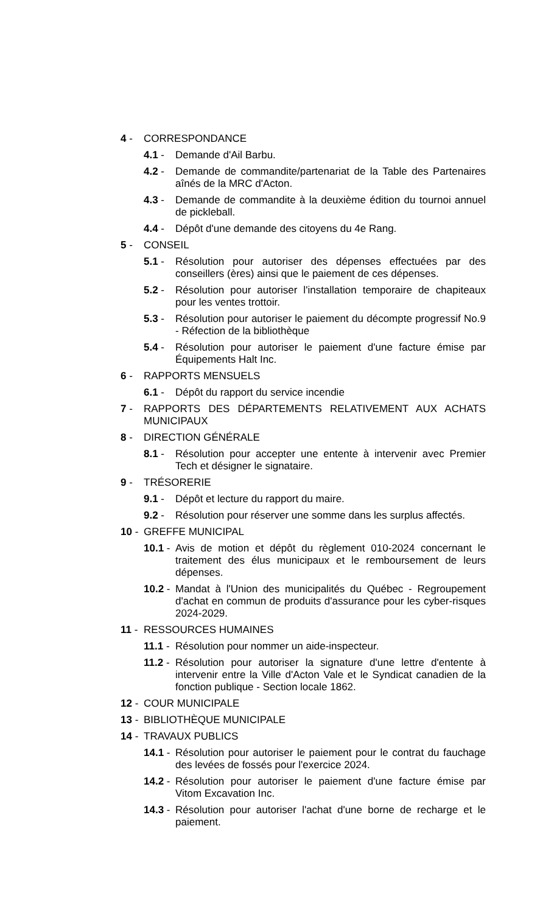4 - CORRESPONDANCE
4.1 - Demande d'Ail Barbu.
4.2 - Demande de commandite/partenariat de la Table des Partenaires aînés de la MRC d'Acton.
4.3 - Demande de commandite à la deuxième édition du tournoi annuel de pickleball.
4.4 - Dépôt d'une demande des citoyens du 4e Rang.
5 - CONSEIL
5.1 - Résolution pour autoriser des dépenses effectuées par des conseillers (ères) ainsi que le paiement de ces dépenses.
5.2 - Résolution pour autoriser l'installation temporaire de chapiteaux pour les ventes trottoir.
5.3 - Résolution pour autoriser le paiement du décompte progressif No.9 - Réfection de la bibliothèque
5.4 - Résolution pour autoriser le paiement d'une facture émise par Équipements Halt Inc.
6 - RAPPORTS MENSUELS
6.1 - Dépôt du rapport du service incendie
7 - RAPPORTS DES DÉPARTEMENTS RELATIVEMENT AUX ACHATS MUNICIPAUX
8 - DIRECTION GÉNÉRALE
8.1 - Résolution pour accepter une entente à intervenir avec Premier Tech et désigner le signataire.
9 - TRÉSORERIE
9.1 - Dépôt et lecture du rapport du maire.
9.2 - Résolution pour réserver une somme dans les surplus affectés.
10 - GREFFE MUNICIPAL
10.1 - Avis de motion et dépôt du règlement 010-2024 concernant le traitement des élus municipaux et le remboursement de leurs dépenses.
10.2 - Mandat à l'Union des municipalités du Québec - Regroupement d'achat en commun de produits d'assurance pour les cyber-risques 2024-2029.
11 - RESSOURCES HUMAINES
11.1 - Résolution pour nommer un aide-inspecteur.
11.2 - Résolution pour autoriser la signature d'une lettre d'entente à intervenir entre la Ville d'Acton Vale et le Syndicat canadien de la fonction publique - Section locale 1862.
12 - COUR MUNICIPALE
13 - BIBLIOTHÈQUE MUNICIPALE
14 - TRAVAUX PUBLICS
14.1 - Résolution pour autoriser le paiement pour le contrat du fauchage des levées de fossés pour l'exercice 2024.
14.2 - Résolution pour autoriser le paiement d'une facture émise par Vitom Excavation Inc.
14.3 - Résolution pour autoriser l'achat d'une borne de recharge et le paiement.